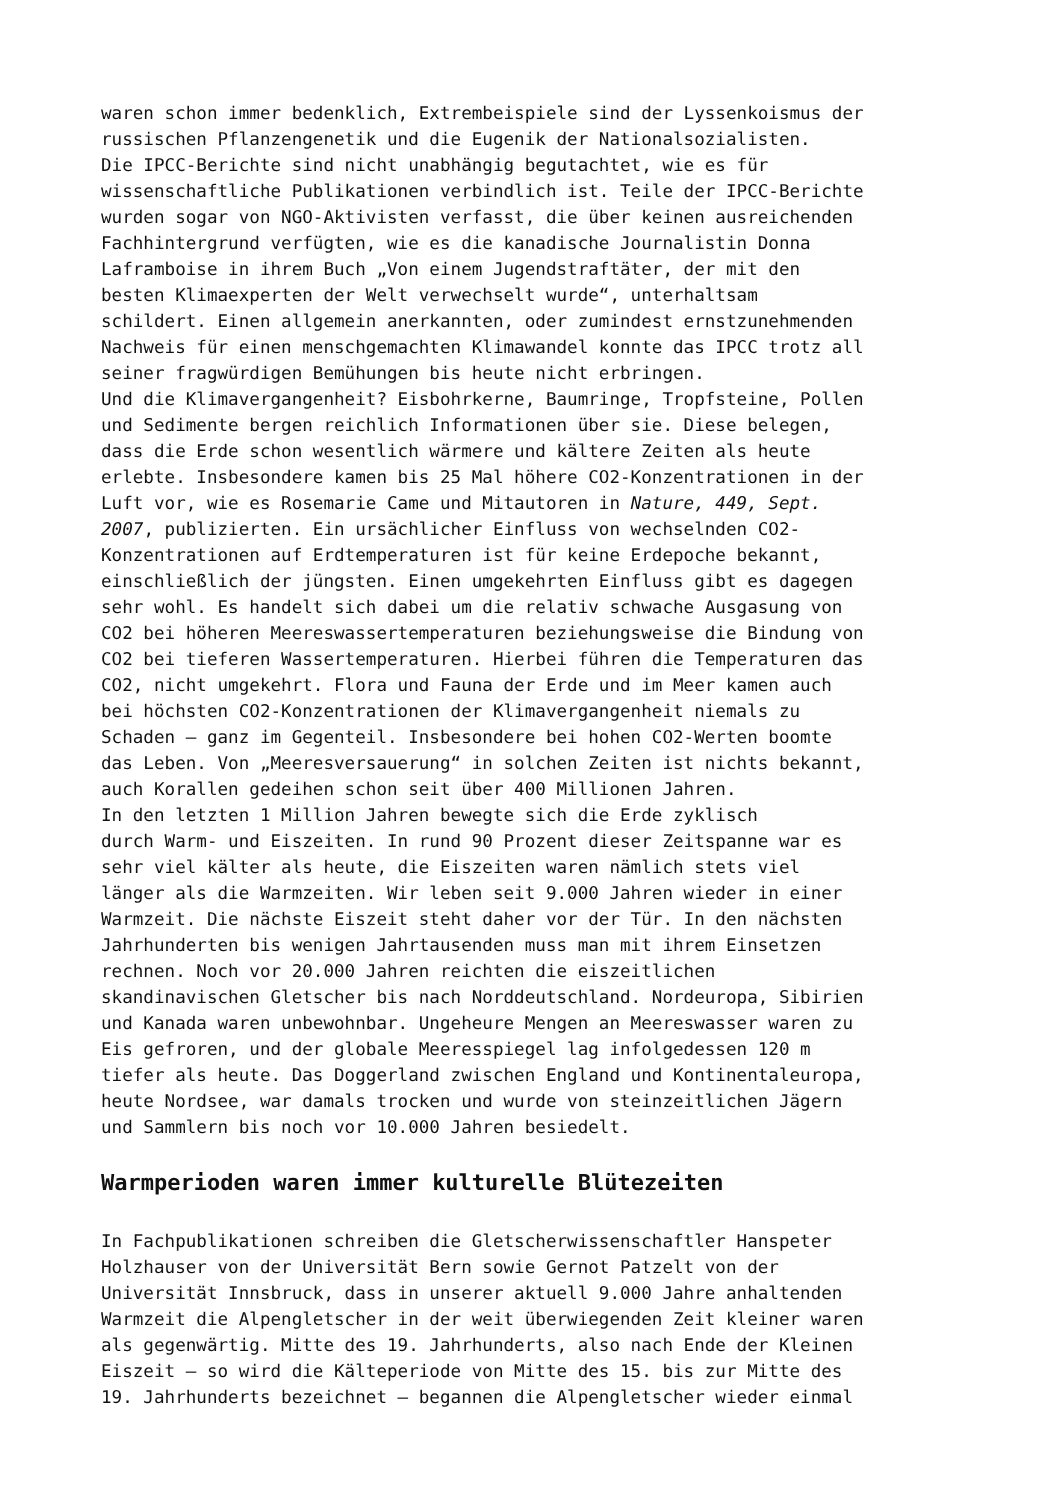waren schon immer bedenklich, Extrembeispiele sind der Lyssenkoismus der russischen Pflanzengenetik und die Eugenik der Nationalsozialisten. Die IPCC-Berichte sind nicht unabhängig begutachtet, wie es für wissenschaftliche Publikationen verbindlich ist. Teile der IPCC-Berichte wurden sogar von NGO-Aktivisten verfasst, die über keinen ausreichenden Fachhintergrund verfügten, wie es die kanadische Journalistin Donna Laframboise in ihrem Buch „Von einem Jugendstraftäter, der mit den besten Klimaexperten der Welt verwechselt wurde“, unterhaltsam schildert. Einen allgemein anerkannten, oder zumindest ernstzunehmenden Nachweis für einen menschgemachten Klimawandel konnte das IPCC trotz all seiner fragwürdigen Bemühungen bis heute nicht erbringen. Und die Klimavergangenheit? Eisbohrkerne, Baumringe, Tropfsteine, Pollen und Sedimente bergen reichlich Informationen über sie. Diese belegen, dass die Erde schon wesentlich wärmere und kältere Zeiten als heute erlebte. Insbesondere kamen bis 25 Mal höhere CO2-Konzentrationen in der Luft vor, wie es Rosemarie Came und Mitautoren in Nature, 449, Sept. 2007, publizierten. Ein ursächlicher Einfluss von wechselnden CO2- Konzentrationen auf Erdtemperaturen ist für keine Erdepoche bekannt, einschließlich der jüngsten. Einen umgekehrten Einfluss gibt es dagegen sehr wohl. Es handelt sich dabei um die relativ schwache Ausgasung von CO2 bei höheren Meereswassertemperaturen beziehungsweise die Bindung von CO2 bei tieferen Wassertemperaturen. Hierbei führen die Temperaturen das CO2, nicht umgekehrt. Flora und Fauna der Erde und im Meer kamen auch bei höchsten CO2-Konzentrationen der Klimavergangenheit niemals zu Schaden – ganz im Gegenteil. Insbesondere bei hohen CO2-Werten boomte das Leben. Von „Meeresversauerung“ in solchen Zeiten ist nichts bekannt, auch Korallen gedeihen schon seit über 400 Millionen Jahren. In den letzten 1 Million Jahren bewegte sich die Erde zyklisch durch Warm- und Eiszeiten. In rund 90 Prozent dieser Zeitspanne war es sehr viel kälter als heute, die Eiszeiten waren nämlich stets viel länger als die Warmzeiten. Wir leben seit 9.000 Jahren wieder in einer Warmzeit. Die nächste Eiszeit steht daher vor der Tür. In den nächsten Jahrhunderten bis wenigen Jahrtausenden muss man mit ihrem Einsetzen rechnen. Noch vor 20.000 Jahren reichten die eiszeitlichen skandinavischen Gletscher bis nach Norddeutschland. Nordeuropa, Sibirien und Kanada waren unbewohnbar. Ungeheure Mengen an Meereswasser waren zu Eis gefroren, und der globale Meeresspiegel lag infolgedessen 120 m tiefer als heute. Das Doggerland zwischen England und Kontinentaleuropa, heute Nordsee, war damals trocken und wurde von steinzeitlichen Jägern und Sammlern bis noch vor 10.000 Jahren besiedelt.
Warmperioden waren immer kulturelle Blütezeiten
In Fachpublikationen schreiben die Gletscherwissenschaftler Hanspeter Holzhauser von der Universität Bern sowie Gernot Patzelt von der Universität Innsbruck, dass in unserer aktuell 9.000 Jahre anhaltenden Warmzeit die Alpengletscher in der weit überwiegenden Zeit kleiner waren als gegenwärtig. Mitte des 19. Jahrhunderts, also nach Ende der Kleinen Eiszeit – so wird die Kälteperiode von Mitte des 15. bis zur Mitte des 19. Jahrhunderts bezeichnet – begannen die Alpengletscher wieder einmal